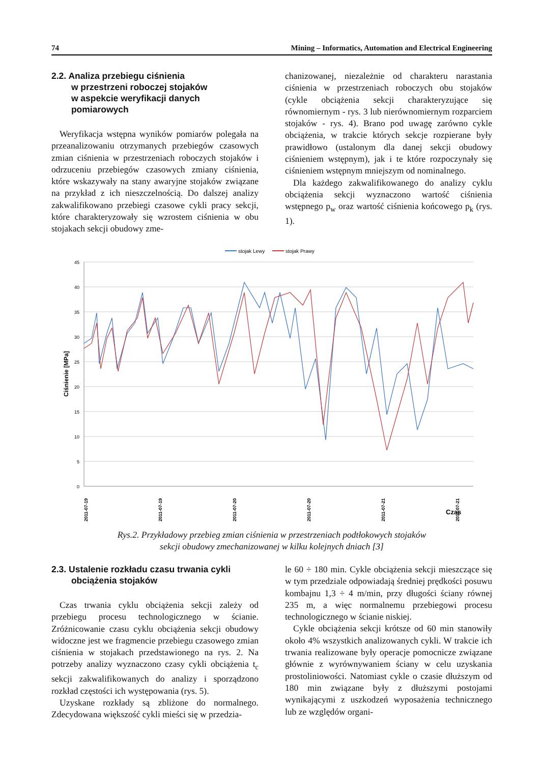74 Mining – Informatics, Automation and Electrical Engineering
2.2. Analiza przebiegu ciśnienia
w przestrzeni roboczej stojaków
w aspekcie weryfikacji danych
pomiarowych
Weryfikacja wstępna wyników pomiarów polegała na przeanalizowaniu otrzymanych przebiegów czasowych zmian ciśnienia w przestrzeniach roboczych stojaków i odrzuceniu przebiegów czasowych zmiany ciśnienia, które wskazywały na stany awaryjne stojaków związane na przykład z ich nieszczelnością. Do dalszej analizy zakwalifikowano przebiegi czasowe cykli pracy sekcji, które charakteryzowały się wzrostem ciśnienia w obu stojakach sekcji obudowy zme-
chanizowanej, niezależnie od charakteru narastania ciśnienia w przestrzeniach roboczych obu stojaków (cykle obciążenia sekcji charakteryzujące się równomiernym - rys. 3 lub nierównomiernym rozparciem stojaków - rys. 4). Brano pod uwagę zarówno cykle obciążenia, w trakcie których sekcje rozpierane były prawidłowo (ustalonym dla danej sekcji obudowy ciśnieniem wstępnym), jak i te które rozpoczynały się ciśnieniem wstępnym mniejszym od nominalnego.
Dla każdego zakwalifikowanego do analizy cyklu obciążenia sekcji wyznaczono wartość ciśnienia wstępnego p<sub>w</sub> oraz wartość ciśnienia końcowego p<sub>k</sub> (rys. 1).
stojak Lewy
stojak Prawy
45
40
35
30
25
20
15
10
5
0
Ciśnienie [MPa]
2011-07-19
2011-07-19
2011-07-20
2011-07-20
2011-07-21
2011-07-21
Czas
Rys.2. Przykładowy przebieg zmian ciśnienia w przestrzeniach podtłokowych stojaków
sekcji obudowy zmechanizowanej w kilku kolejnych dniach [3]
2.3. Ustalenie rozkładu czasu trwania cykli
obciążenia stojaków
Czas trwania cyklu obciążenia sekcji zależy od przebiegu procesu technologicznego w ścianie. Zróżnicowanie czasu cyklu obciążenia sekcji obudowy widoczne jest we fragmencie przebiegu czasowego zmian ciśnienia w stojakach przedstawionego na rys. 2. Na potrzeby analizy wyznaczono czasy cykli obciążenia t<sub>c</sub> sekcji zakwalifikowanych do analizy i sporządzono rozkład częstości ich występowania (rys. 5).
Uzyskane rozkłady są zbliżone do normalnego. Zdecydowana większość cykli mieści się w przedzia-
le 60 ÷ 180 min. Cykle obciążenia sekcji mieszczące się w tym przedziale odpowiadają średniej prędkości posuwu kombajnu 1,3 ÷ 4 m/min, przy długości ściany równej 235 m, a więc normalnemu przebiegowi procesu technologicznego w ścianie niskiej.
Cykle obciążenia sekcji krótsze od 60 min stanowiły około 4% wszystkich analizowanych cykli. W trakcie ich trwania realizowane były operacje pomocnicze związane głównie z wyrównywaniem ściany w celu uzyskania prostoliniowości. Natomiast cykle o czasie dłuższym od 180 min związane były z dłuższymi postojami wynikającymi z uszkodzeń wyposażenia technicznego lub ze względów organi-